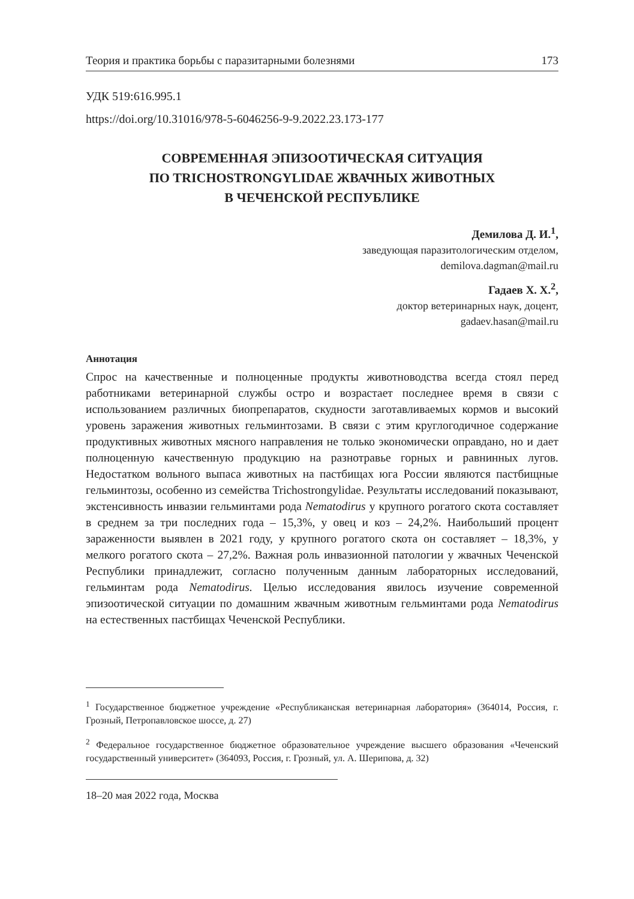Теория и практика борьбы с паразитарными болезнями 173
УДК 519:616.995.1
https://doi.org/10.31016/978-5-6046256-9-9.2022.23.173-177
СОВРЕМЕННАЯ ЭПИЗООТИЧЕСКАЯ СИТУАЦИЯ
ПО TRICHOSTRONGYLIDAE ЖВАЧНЫХ ЖИВОТНЫХ
В ЧЕЧЕНСКОЙ РЕСПУБЛИКЕ
Демилова Д. И.<sup>1</sup>,
заведующая паразитологическим отделом,
demilova.dagman@mail.ru
Гадаев Х. Х.<sup>2</sup>,
доктор ветеринарных наук, доцент,
gadaev.hasan@mail.ru
Аннотация
Спрос на качественные и полноценные продукты животноводства всегда стоял перед работниками ветеринарной службы остро и возрастает последнее время в связи с использованием различных биопрепаратов, скудности заготавливаемых кормов и высокий уровень заражения животных гельминтозами. В связи с этим круглогодичное содержание продуктивных животных мясного направления не только экономически оправдано, но и дает полноценную качественную продукцию на разнотравье горных и равнинных лугов. Недостатком вольного выпаса животных на пастбищах юга России являются пастбищные гельминтозы, особенно из семейства Trichostrongylidae. Результаты исследований показывают, экстенсивность инвазии гельминтами рода Nematodirus у крупного рогатого скота составляет в среднем за три последних года – 15,3%, у овец и коз – 24,2%. Наибольший процент зараженности выявлен в 2021 году, у крупного рогатого скота он составляет – 18,3%, у мелкого рогатого скота – 27,2%. Важная роль инвазионной патологии у жвачных Чеченской Республики принадлежит, согласно полученным данным лабораторных исследований, гельминтам рода Nematodirus. Целью исследования явилось изучение современной эпизоотической ситуации по домашним жвачным животным гельминтами рода Nematodirus на естественных пастбищах Чеченской Республики.
<sup>1</sup> Государственное бюджетное учреждение «Республиканская ветеринарная лаборатория» (364014, Россия, г. Грозный, Петропавловское шоссе, д. 27)
<sup>2</sup> Федеральное государственное бюджетное образовательное учреждение высшего образования «Чеченский государственный университет» (364093, Россия, г. Грозный, ул. А. Шерипова, д. 32)
18–20 мая 2022 года, Москва